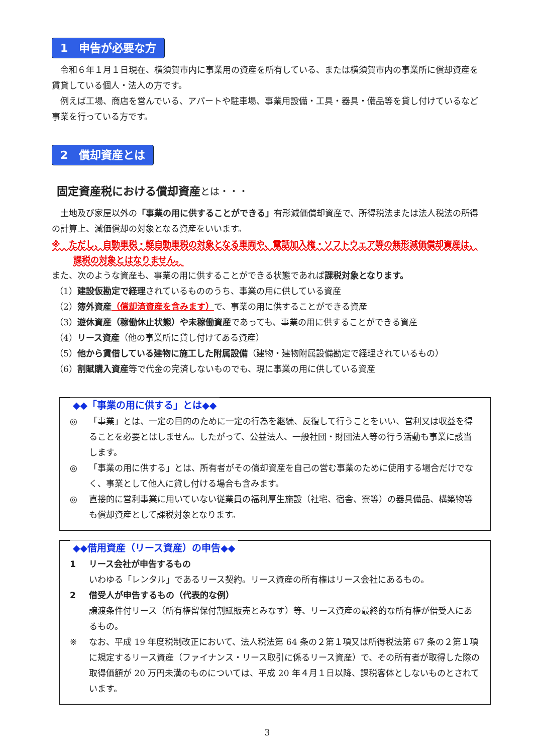1　申告が必要な方
令和６年１月１日現在、横須賀市内に事業用の資産を所有している、または横須賀市内の事業所に償却資産を賃貸している個人・法人の方です。
例えば工場、商店を営んでいる、アパートや駐車場、事業用設備・工具・器具・備品等を貸し付けているなど事業を行っている方です。
2　償却資産とは
固定資産税における償却資産とは・・・
土地及び家屋以外の「事業の用に供することができる」有形減価償却資産で、所得税法または法人税法の所得の計算上、減価償却の対象となる資産をいいます。
※　ただし、自動車税・軽自動車税の対象となる車両や、電話加入権・ソフトウェア等の無形減価償却資産は、課税の対象とはなりません。
また、次のような資産も、事業の用に供することができる状態であれば課税対象となります。
（1）建設仮勘定で経理されているもののうち、事業の用に供している資産
（2）簿外資産（償却済資産を含みます）で、事業の用に供することができる資産
（3）遊休資産（稼働休止状態）や未稼働資産であっても、事業の用に供することができる資産
（4）リース資産（他の事業所に貸し付けてある資産）
（5）他から賃借している建物に施工した附属設備（建物・建物附属設備勘定で経理されているもの）
（6）割賦購入資産等で代金の完済しないものでも、現に事業の用に供している資産
◆◆「事業の用に供する」とは◆◆
◎ 「事業」とは、一定の目的のために一定の行為を継続、反復して行うことをいい、営利又は収益を得ることを必要とはしません。したがって、公益法人、一般社団・財団法人等の行う活動も事業に該当します。
◎ 「事業の用に供する」とは、所有者がその償却資産を自己の営む事業のために使用する場合だけでなく、事業として他人に貸し付ける場合も含みます。
◎ 直接的に営利事業に用いていない従業員の福利厚生施設（社宅、宿舎、寮等）の器具備品、構築物等も償却資産として課税対象となります。
◆◆借用資産（リース資産）の申告◆◆
1 リース会社が申告するもの
いわゆる「レンタル」であるリース契約。リース資産の所有権はリース会社にあるもの。
2 借受人が申告するもの（代表的な例）
譲渡条件付リース（所有権留保付割賦販売とみなす）等、リース資産の最終的な所有権が借受人にあるもの。
※ なお、平成 19 年度税制改正において、法人税法第 64 条の２第１項又は所得税法第 67 条の２第１項に規定するリース資産（ファイナンス・リース取引に係るリース資産）で、その所有者が取得した際の取得価額が 20 万円未満のものについては、平成 20 年４月１日以降、課税客体としないものとされています。
3